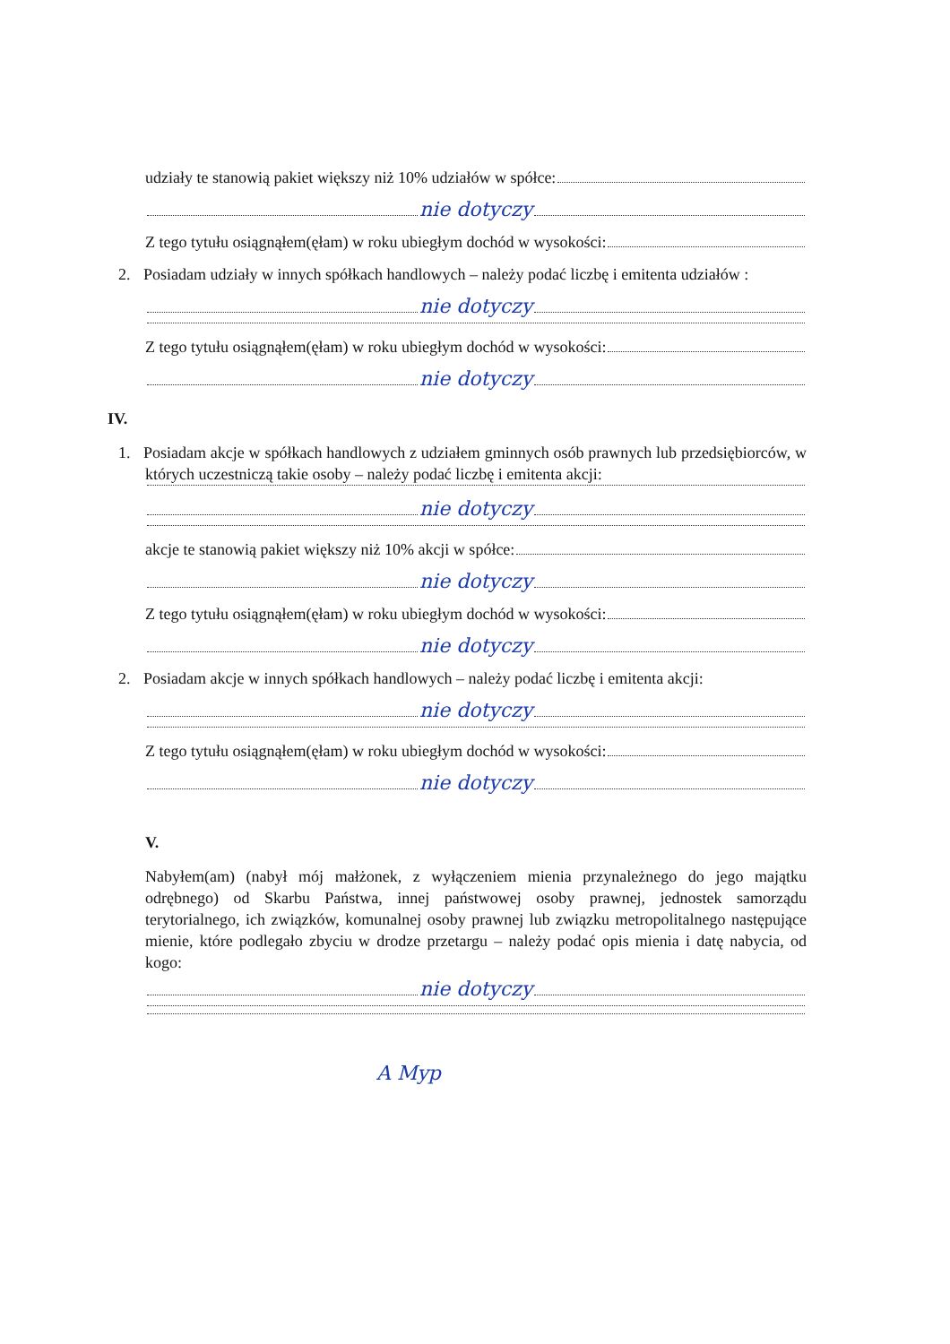udziały te stanowią pakiet większy niż 10% udziałów w spółce:
nie dotyczy
Z tego tytułu osiągnąłem(ęłam) w roku ubiegłym dochód w wysokości:
2. Posiadam udziały w innych spółkach handlowych – należy podać liczbę i emitenta udziałów :
nie dotyczy
Z tego tytułu osiągnąłem(ęłam) w roku ubiegłym dochód w wysokości:
nie dotyczy
IV.
1. Posiadam akcje w spółkach handlowych z udziałem gminnych osób prawnych lub przedsiębiorców, w których uczestniczą takie osoby – należy podać liczbę i emitenta akcji:
nie dotyczy
akcje te stanowią pakiet większy niż 10% akcji w spółce:
nie dotyczy
Z tego tytułu osiągnąłem(ęłam) w roku ubiegłym dochód w wysokości:
nie dotyczy
2. Posiadam akcje w innych spółkach handlowych – należy podać liczbę i emitenta akcji:
nie dotyczy
Z tego tytułu osiągnąłem(ęłam) w roku ubiegłym dochód w wysokości:
nie dotyczy
V.
Nabyłem(am) (nabył mój małżonek, z wyłączeniem mienia przynależnego do jego majątku odrębnego) od Skarbu Państwa, innej państwowej osoby prawnej, jednostek samorządu terytorialnego, ich związków, komunalnej osoby prawnej lub związku metropolitalnego następujące mienie, które podlegało zbyciu w drodze przetargu – należy podać opis mienia i datę nabycia, od kogo:
nie dotyczy
A Myp